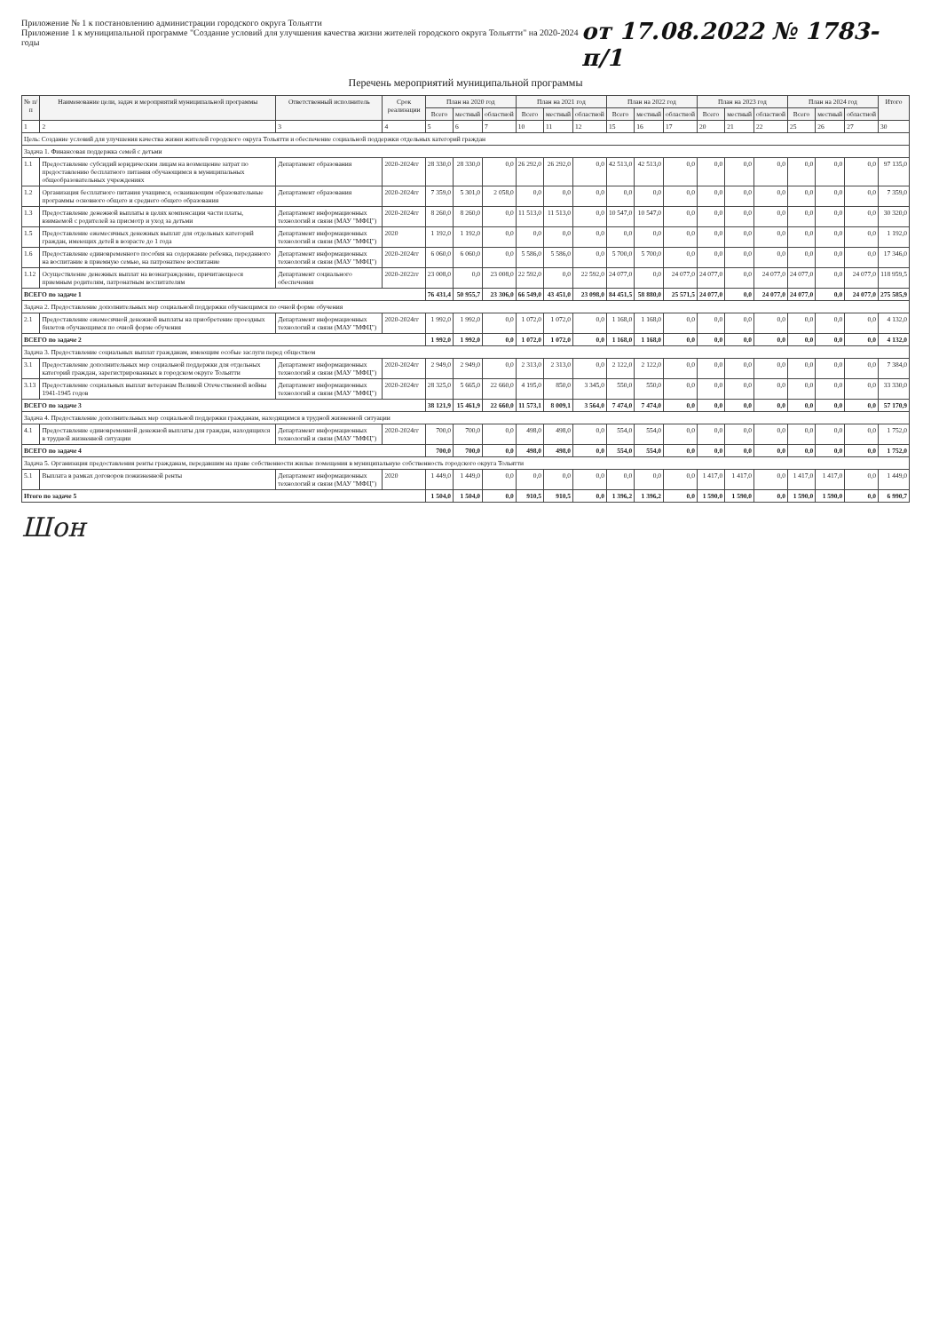Приложение № 1 к постановлению администрации городского округа Тольятти
Приложение 1 к муниципальной программе "Создание условий для улучшения качества жизни жителей городского округа Тольятти" на 2020-2024 годы
от 17.08.2022 № 1783-п/1
Перечень мероприятий муниципальной программы
| № п/п | Наименование цели, задач и мероприятий муниципальной программы | Ответственный исполнитель | Срок реализации | План на 2020 год | | | План на 2021 год | | | План на 2022 год | | | План на 2023 год | | | План на 2024 год | | | Итого |
| --- | --- | --- | --- | --- | --- | --- | --- | --- | --- | --- | --- | --- | --- | --- | --- | --- | --- | --- | --- |
| | | | | Всего | местный | областной | Всего | местный | областной | Всего | местный | областной | Всего | местный | областной | Всего | местный | областной | |
| 1 | 2 | 3 | 4 | 5 | 6 | 7 | 10 | 11 | 12 | 15 | 16 | 17 | 20 | 21 | 22 | 25 | 26 | 27 | 30 |
| Цель: Создание условий для улучшения качества жизни жителей городского округа Тольятти и обеспечение социальной поддержки отдельных категорий граждан | | | | | | | | | | | | | | | | | | | |
| Задача 1. Финансовая поддержка семей с детьми | | | | | | | | | | | | | | | | | | | |
| 1.1 | Предоставление субсидий юридическим лицам на возмещение затрат по предоставлению бесплатного питания обучающимся в муниципальных общеобразовательных учреждениях | Департамент образования | 2020-2024гг | 28 330,0 | 28 330,0 | 0,0 | 26 292,0 | 26 292,0 | 0,0 | 42 513,0 | 42 513,0 | 0,0 | 0,0 | 0,0 | 0,0 | 0,0 | 0,0 | 0,0 | 97 135,0 |
| 1.2 | Организация бесплатного питания учащимся, осваивающим образовательные программы основного общего и среднего общего образования | Департамент образования | 2020-2024гг | 7 359,0 | 5 301,0 | 2 058,0 | 0,0 | 0,0 | 0,0 | 0,0 | 0,0 | 0,0 | 0,0 | 0,0 | 0,0 | 0,0 | 0,0 | 0,0 | 7 359,0 |
| 1.3 | Предоставление денежной выплаты в целях компенсации части платы, взимаемой с родителей за присмотр и уход за детьми | Департамент информационных технологий и связи (МАУ "МФЦ") | 2020-2024гг | 8 260,0 | 8 260,0 | 0,0 | 11 513,0 | 11 513,0 | 0,0 | 10 547,0 | 10 547,0 | 0,0 | 0,0 | 0,0 | 0,0 | 0,0 | 0,0 | 0,0 | 30 320,0 |
| 1.5 | Предоставление ежемесячных денежных выплат для отдельных категорий граждан, имеющих детей в возрасте до 1 года | Департамент информационных технологий и связи (МАУ "МФЦ") | 2020 | 1 192,0 | 1 192,0 | 0,0 | 0,0 | 0,0 | 0,0 | 0,0 | 0,0 | 0,0 | 0,0 | 0,0 | 0,0 | 0,0 | 0,0 | 0,0 | 1 192,0 |
| 1.6 | Предоставление единовременного пособия на содержание ребенка, переданного на воспитание в приемную семью, на патронатное воспитание | Департамент информационных технологий и связи (МАУ "МФЦ") | 2020-2024гг | 6 060,0 | 6 060,0 | 0,0 | 5 586,0 | 5 586,0 | 0,0 | 5 700,0 | 5 700,0 | 0,0 | 0,0 | 0,0 | 0,0 | 0,0 | 0,0 | 0,0 | 17 346,0 |
| 1.12 | Осуществление денежных выплат на вознаграждение, причитающееся приемным родителям, патронатным воспитателям | Департамент социального обеспечения | 2020-2022гг | 23 008,0 | 0,0 | 23 008,0 | 22 592,0 | 0,0 | 22 592,0 | 24 077,0 | 0,0 | 24 077,0 | 24 077,0 | 0,0 | 24 077,0 | 24 077,0 | 0,0 | 24 077,0 | 118 959,5 |
| ВСЕГО по задаче 1 | | | | 76 431,4 | 50 955,7 | 23 306,0 | 66 549,0 | 43 451,0 | 23 098,0 | 84 451,5 | 58 880,0 | 25 571,5 | 24 077,0 | 0,0 | 24 077,0 | 24 077,0 | 0,0 | 24 077,0 | 275 585,9 |
| Задача 2. Предоставление дополнительных мер социальной поддержки обучающимся по очной форме обучения | | | | | | | | | | | | | | | | | | | |
| 2.1 | Предоставление ежемесячной денежной выплаты на приобретение проездных билетов обучающимся по очной форме обучения | Департамент информационных технологий и связи (МАУ "МФЦ") | 2020-2024гг | 1 992,0 | 1 992,0 | 0,0 | 1 072,0 | 1 072,0 | 0,0 | 1 168,0 | 1 168,0 | 0,0 | 0,0 | 0,0 | 0,0 | 0,0 | 0,0 | 0,0 | 4 132,0 |
| ВСЕГО по задаче 2 | | | | 1 992,0 | 1 992,0 | 0,0 | 1 072,0 | 1 072,0 | 0,0 | 1 168,0 | 1 168,0 | 0,0 | 0,0 | 0,0 | 0,0 | 0,0 | 0,0 | 0,0 | 4 132,0 |
| Задача 3. Предоставление социальных выплат гражданам, имеющим особые заслуги перед обществом | | | | | | | | | | | | | | | | | | | |
| 3.1 | Предоставление дополнительных мер социальной поддержки для отдельных категорий граждан, зарегистрированных в городском округе Тольятти | Департамент информационных технологий и связи (МАУ "МФЦ") | 2020-2024гг | 2 949,0 | 2 949,0 | 0,0 | 2 313,0 | 2 313,0 | 0,0 | 2 122,0 | 2 122,0 | 0,0 | 0,0 | 0,0 | 0,0 | 0,0 | 0,0 | 0,0 | 7 384,0 |
| 3.13 | Предоставление социальных выплат ветеранам Великой Отечественной войны 1941-1945 годов | Департамент информационных технологий и связи (МАУ "МФЦ") | 2020-2024гг | 28 325,0 | 5 665,0 | 22 660,0 | 4 195,0 | 850,0 | 3 345,0 | 550,0 | 550,0 | 0,0 | 0,0 | 0,0 | 0,0 | 0,0 | 0,0 | 0,0 | 33 330,0 |
| ВСЕГО по задаче 3 | | | | 38 121,9 | 15 461,9 | 22 660,0 | 11 573,1 | 8 009,1 | 3 564,0 | 7 474,0 | 7 474,0 | 0,0 | 0,0 | 0,0 | 0,0 | 0,0 | 0,0 | 0,0 | 57 170,9 |
| Задача 4. Предоставление дополнительных мер социальной поддержки гражданам, находящимся в трудной жизненной ситуации | | | | | | | | | | | | | | | | | | | |
| 4.1 | Предоставление единовременной денежной выплаты для граждан, находящихся в трудной жизненной ситуации | Департамент информационных технологий и связи (МАУ "МФЦ") | 2020-2024гг | 700,0 | 700,0 | 0,0 | 498,0 | 498,0 | 0,0 | 554,0 | 554,0 | 0,0 | 0,0 | 0,0 | 0,0 | 0,0 | 0,0 | 0,0 | 1 752,0 |
| ВСЕГО по задаче 4 | | | | 700,0 | 700,0 | 0,0 | 498,0 | 498,0 | 0,0 | 554,0 | 554,0 | 0,0 | 0,0 | 0,0 | 0,0 | 0,0 | 0,0 | 0,0 | 1 752,0 |
| Задача 5. Организация предоставления ренты гражданам, передавшим на праве собственности жилые помещения в муниципальную собственность городского округа Тольятти | | | | | | | | | | | | | | | | | | | |
| 5.1 | Выплата в рамках договоров пожизненной ренты | Департамент информационных технологий и связи (МАУ "МФЦ") | 2020 | 1 449,0 | 1 449,0 | 0,0 | 0,0 | 0,0 | 0,0 | 0,0 | 0,0 | 0,0 | 1 417,0 | 1 417,0 | 0,0 | 1 417,0 | 1 417,0 | 0,0 | 1 449,0 |
| Итого по задаче 5 | | | | 1 504,0 | 1 504,0 | 0,0 | 910,5 | 910,5 | 0,0 | 1 396,2 | 1 396,2 | 0,0 | 1 590,0 | 1 590,0 | 0,0 | 1 590,0 | 1 590,0 | 0,0 | 6 990,7 |
Шон